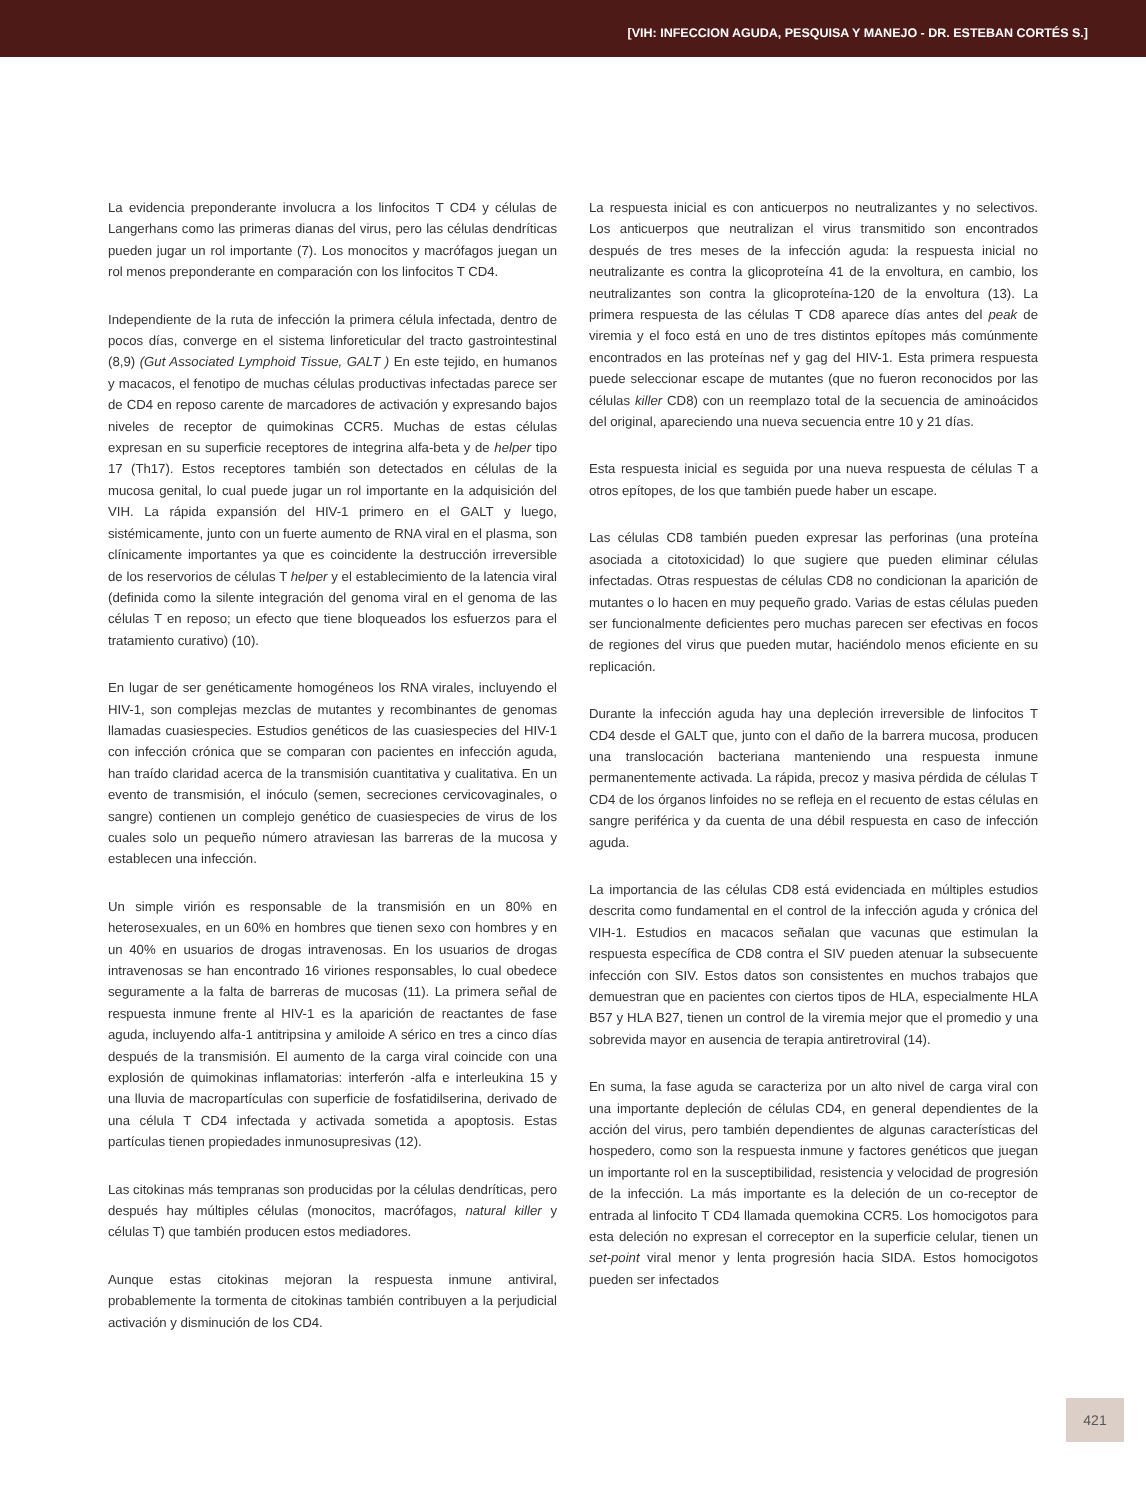[VIH: INFECCION AGUDA, PESQUISA Y MANEJO - DR. ESTEBAN CORTÉS S.]
La evidencia preponderante involucra a los linfocitos T CD4 y células de Langerhans como las primeras dianas del virus, pero las células dendríticas pueden jugar un rol importante (7). Los monocitos y macrófagos juegan un rol menos preponderante en comparación con los linfocitos T CD4.
Independiente de la ruta de infección la primera célula infectada, dentro de pocos días, converge en el sistema linforeticular del tracto gastrointestinal (8,9) (Gut Associated Lymphoid Tissue, GALT ) En este tejido, en humanos y macacos, el fenotipo de muchas células productivas infectadas parece ser de CD4 en reposo carente de marcadores de activación y expresando bajos niveles de receptor de quimokinas CCR5. Muchas de estas células expresan en su superficie receptores de integrina alfa-beta y de helper tipo 17 (Th17). Estos receptores también son detectados en células de la mucosa genital, lo cual puede jugar un rol importante en la adquisición del VIH. La rápida expansión del HIV-1 primero en el GALT y luego, sistémicamente, junto con un fuerte aumento de RNA viral en el plasma, son clínicamente importantes ya que es coincidente la destrucción irreversible de los reservorios de células T helper y el establecimiento de la latencia viral (definida como la silente integración del genoma viral en el genoma de las células T en reposo; un efecto que tiene bloqueados los esfuerzos para el tratamiento curativo) (10).
En lugar de ser genéticamente homogéneos los RNA virales, incluyendo el HIV-1, son complejas mezclas de mutantes y recombinantes de genomas llamadas cuasiespecies. Estudios genéticos de las cuasiespecies del HIV-1 con infección crónica que se comparan con pacientes en infección aguda, han traído claridad acerca de la transmisión cuantitativa y cualitativa. En un evento de transmisión, el inóculo (semen, secreciones cervicovaginales, o sangre) contienen un complejo genético de cuasiespecies de virus de los cuales solo un pequeño número atraviesan las barreras de la mucosa y establecen una infección.
Un simple virión es responsable de la transmisión en un 80% en heterosexuales, en un 60% en hombres que tienen sexo con hombres y en un 40% en usuarios de drogas intravenosas. En los usuarios de drogas intravenosas se han encontrado 16 viriones responsables, lo cual obedece seguramente a la falta de barreras de mucosas (11). La primera señal de respuesta inmune frente al HIV-1 es la aparición de reactantes de fase aguda, incluyendo alfa-1 antitripsina y amiloide A sérico en tres a cinco días después de la transmisión. El aumento de la carga viral coincide con una explosión de quimokinas inflamatorias: interferón -alfa e interleukina 15 y una lluvia de macropartículas con superficie de fosfatidilserina, derivado de una célula T CD4 infectada y activada sometida a apoptosis. Estas partículas tienen propiedades inmunosupresivas (12).
Las citokinas más tempranas son producidas por la células dendríticas, pero después hay múltiples células (monocitos, macrófagos, natural killer y células T) que también producen estos mediadores.
Aunque estas citokinas mejoran la respuesta inmune antiviral, probablemente la tormenta de citokinas también contribuyen a la perjudicial activación y disminución de los CD4.
La respuesta inicial es con anticuerpos no neutralizantes y no selectivos. Los anticuerpos que neutralizan el virus transmitido son encontrados después de tres meses de la infección aguda: la respuesta inicial no neutralizante es contra la glicoproteína 41 de la envoltura, en cambio, los neutralizantes son contra la glicoproteína-120 de la envoltura (13). La primera respuesta de las células T CD8 aparece días antes del peak de viremia y el foco está en uno de tres distintos epítopes más comúnmente encontrados en las proteínas nef y gag del HIV-1. Esta primera respuesta puede seleccionar escape de mutantes (que no fueron reconocidos por las células killer CD8) con un reemplazo total de la secuencia de aminoácidos del original, apareciendo una nueva secuencia entre 10 y 21 días.
Esta respuesta inicial es seguida por una nueva respuesta de células T a otros epítopes, de los que también puede haber un escape.
Las células CD8 también pueden expresar las perforinas (una proteína asociada a citotoxicidad) lo que sugiere que pueden eliminar células infectadas. Otras respuestas de células CD8 no condicionan la aparición de mutantes o lo hacen en muy pequeño grado. Varias de estas células pueden ser funcionalmente deficientes pero muchas parecen ser efectivas en focos de regiones del virus que pueden mutar, haciéndolo menos eficiente en su replicación.
Durante la infección aguda hay una depleción irreversible de linfocitos T CD4 desde el GALT que, junto con el daño de la barrera mucosa, producen una translocación bacteriana manteniendo una respuesta inmune permanentemente activada. La rápida, precoz y masiva pérdida de células T CD4 de los órganos linfoides no se refleja en el recuento de estas células en sangre periférica y da cuenta de una débil respuesta en caso de infección aguda.
La importancia de las células CD8 está evidenciada en múltiples estudios descrita como fundamental en el control de la infección aguda y crónica del VIH-1. Estudios en macacos señalan que vacunas que estimulan la respuesta específica de CD8 contra el SIV pueden atenuar la subsecuente infección con SIV. Estos datos son consistentes en muchos trabajos que demuestran que en pacientes con ciertos tipos de HLA, especialmente HLA B57 y HLA B27, tienen un control de la viremia mejor que el promedio y una sobrevida mayor en ausencia de terapia antiretroviral (14).
En suma, la fase aguda se caracteriza por un alto nivel de carga viral con una importante depleción de células CD4, en general dependientes de la acción del virus, pero también dependientes de algunas características del hospedero, como son la respuesta inmune y factores genéticos que juegan un importante rol en la susceptibilidad, resistencia y velocidad de progresión de la infección. La más importante es la deleción de un co-receptor de entrada al linfocito T CD4 llamada quemokina CCR5. Los homocigotos para esta deleción no expresan el correceptor en la superficie celular, tienen un set-point viral menor y lenta progresión hacia SIDA. Estos homocigotos pueden ser infectados
421